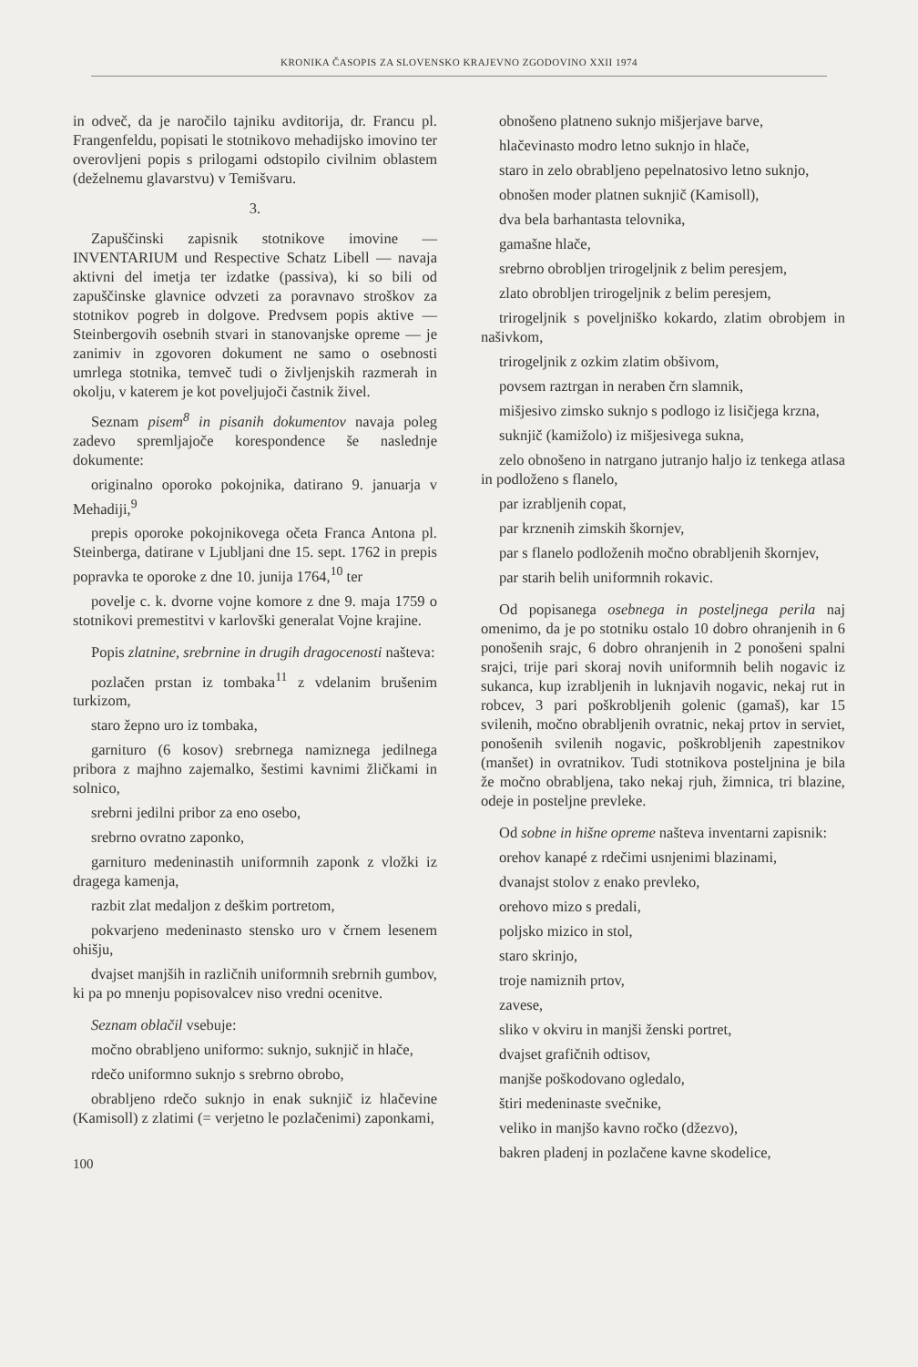KRONIKA ČASOPIS ZA SLOVENSKO KRAJEVNO ZGODOVINO XXII 1974
in odveč, da je naročilo tajniku avditorija, dr. Francu pl. Frangenfeldu, popisati le stotnikovo mehadijsko imovino ter overovljeni popis s prilogami odstopilo civilnim oblastem (deželnemu glavarstvu) v Temišvaru.
3.
Zapuščinski zapisnik stotnikove imovine — INVENTARIUM und Respective Schatz Libell — navaja aktivni del imetja ter izdatke (passiva), ki so bili od zapuščinske glavnice odvzeti za poravnavo stroškov za stotnikov pogreb in dolgove. Predvsem popis aktive — Steinbergovih osebnih stvari in stanovanjske opreme — je zanimiv in zgovoren dokument ne samo o osebnosti umrlega stotnika, temveč tudi o življenjskih razmerah in okolju, v katerem je kot poveljujoči častnik živel.
Seznam pisem<sup>8</sup> in pisanih dokumentov navaja poleg zadevo spremljajoče korespondence še naslednje dokumente:
originalno oporoko pokojnika, datirano 9. januarja v Mehadiji,<sup>9</sup>
prepis oporoke pokojnikovega očeta Franca Antona pl. Steinberga, datirane v Ljubljani dne 15. sept. 1762 in prepis popravka te oporoke z dne 10. junija 1764,<sup>10</sup> ter
povelje c. k. dvorne vojne komore z dne 9. maja 1759 o stotnikovi premestitvi v karlovški generalat Vojne krajine.
Popis zlatnine, srebrnine in drugih dragocenosti našteva:
pozlačen prstan iz tombaka<sup>11</sup> z vdelanim brušenim turkizom,
staro žepno uro iz tombaka,
garnituro (6 kosov) srebrnega namiznega jedilnega pribora z majhno zajemalko, šestimi kavnimi žličkami in solnico,
srebrni jedilni pribor za eno osebo,
srebrno ovratno zaponko,
garnituro medeninastih uniformnih zaponk z vložki iz dragega kamenja,
razbit zlat medaljon z deškim portretom,
pokvarjeno medeninasto stensko uro v črnem lesenem ohišju,
dvajset manjših in različnih uniformnih srebrnih gumbov, ki pa po mnenju popisovalcev niso vredni ocenitve.
Seznam oblačil vsebuje:
močno obrabljeno uniformo: suknjo, suknjič in hlače,
rdečo uniformno suknjo s srebrno obrobo,
obrabljeno rdečo suknjo in enak suknjič iz hlačevine (Kamisoll) z zlatimi (= verjetno le pozlačenimi) zaponkami,
100
obnošeno platneno suknjo mišjerjave barve,
hlačevinasto modro letno suknjo in hlače,
staro in zelo obrabljeno pepelnatosivo letno suknjo,
obnošen moder platnen suknjič (Kamisoll),
dva bela barhantasta telovnika,
gamašne hlače,
srebrno obrobljen trirogeljnik z belim peresjem,
zlato obrobljen trirogeljnik z belim peresjem,
trirogeljnik s poveljniško kokardo, zlatim obrobjem in našivkom,
trirogeljnik z ozkim zlatim obšivom,
povsem raztrgan in neraben črn slamnik,
mišjesivo zimsko suknjo s podlogo iz lisičjega krzna,
suknjič (kamižolo) iz mišjesivega sukna,
zelo obnošeno in natrgano jutranjo haljo iz tenkega atlasa in podloženo s flanelo,
par izrabljenih copat,
par krznenih zimskih škornjev,
par s flanelo podloženih močno obrabljenih škornjev,
par starih belih uniformnih rokavic.
Od popisanega osebnega in posteljnega perila naj omenimo, da je po stotniku ostalo 10 dobro ohranjenih in 6 ponošenih srajc, 6 dobro ohranjenih in 2 ponošeni spalni srajci, trije pari skoraj novih uniformnih belih nogavic iz sukanca, kup izrabljenih in luknjavih nogavic, nekaj rut in robcev, 3 pari poškrobljenih golenic (gamaš), kar 15 svilenih, močno obrabljenih ovratnic, nekaj prtov in serviet, ponošenih svilenih nogavic, poškrobljenih zapestnikov (manšet) in ovratnikov. Tudi stotnikova posteljnina je bila že močno obrabljena, tako nekaj rjuh, žimnica, tri blazine, odeje in posteljne prevleke.
Od sobne in hišne opreme našteva inventarni zapisnik:
orehov kanapé z rdečimi usnjenimi blazinami,
dvanajst stolov z enako prevleko,
orehovo mizo s predali,
poljsko mizico in stol,
staro skrinjo,
troje namiznih prtov,
zavese,
sliko v okviru in manjši ženski portret,
dvajset grafičnih odtisov,
manjše poškodovano ogledalo,
štiri medeninaste svečnike,
veliko in manjšo kavno ročko (džezvo),
bakren pladenj in pozlačene kavne skodelice,